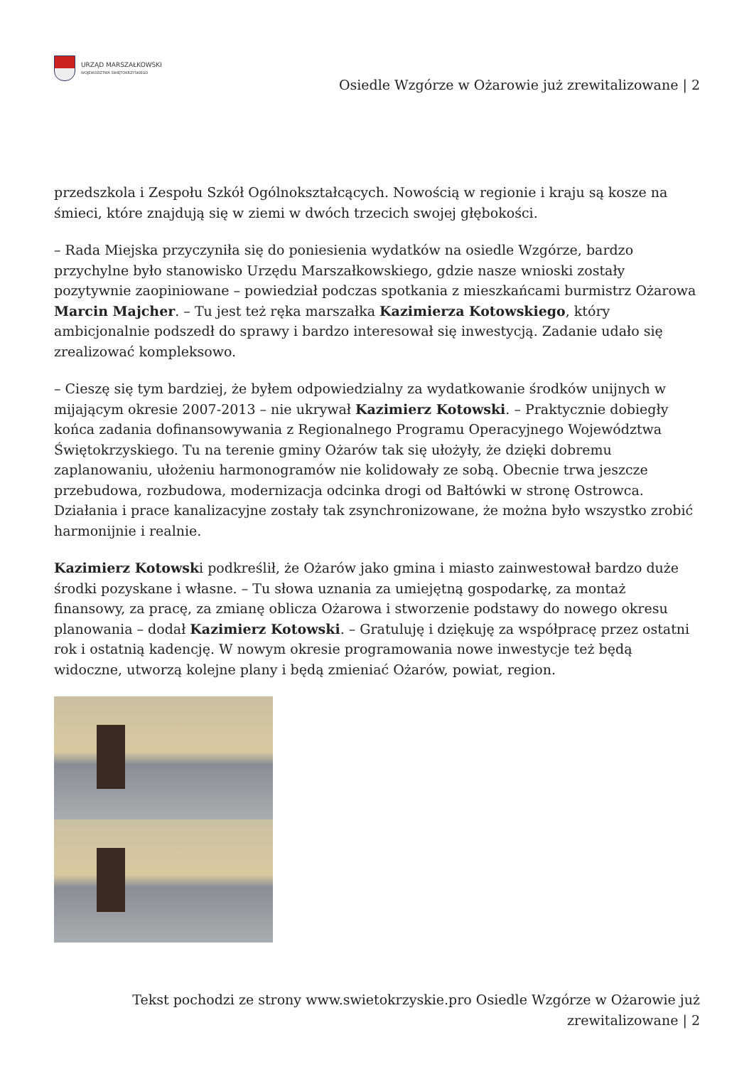URZĄD MARSZAŁKOWSKI
WOJEWÓDZTWA ŚWIĘTOKRZYSKIEGO
Osiedle Wzgórze w Ożarowie już zrewitalizowane | 2
przedszkola i Zespołu Szkół Ogólnokształcących. Nowością w regionie i kraju są kosze na śmieci, które znajdują się w ziemi w dwóch trzecich swojej głębokości.
– Rada Miejska przyczyniła się do poniesienia wydatków na osiedle Wzgórze, bardzo przychylne było stanowisko Urzędu Marszałkowskiego, gdzie nasze wnioski zostały pozytywnie zaopiniowane – powiedział podczas spotkania z mieszkańcami burmistrz Ożarowa Marcin Majcher. – Tu jest też ręka marszałka Kazimierza Kotowskiego, który ambicjonalnie podszedł do sprawy i bardzo interesował się inwestycją. Zadanie udało się zrealizować kompleksowo.
– Cieszę się tym bardziej, że byłem odpowiedzialny za wydatkowanie środków unijnych w mijającym okresie 2007-2013 – nie ukrywał Kazimierz Kotowski. – Praktycznie dobiegły końca zadania dofinansowywania z Regionalnego Programu Operacyjnego Województwa Świętokrzyskiego. Tu na terenie gminy Ożarów tak się ułożyły, że dzięki dobremu zaplanowaniu, ułożeniu harmonogramów nie kolidowały ze sobą. Obecnie trwa jeszcze przebudowa, rozbudowa, modernizacja odcinka drogi od Bałtówki w stronę Ostrowca. Działania i prace kanalizacyjne zostały tak zsynchronizowane, że można było wszystko zrobić harmonijnie i realnie.
Kazimierz Kotowski podkreślił, że Ożarów jako gmina i miasto zainwestował bardzo duże środki pozyskane i własne. – Tu słowa uznania za umiejętną gospodarkę, za montaż finansowy, za pracę, za zmianę oblicza Ożarowa i stworzenie podstawy do nowego okresu planowania – dodał Kazimierz Kotowski. – Gratuluję i dziękuję za współpracę przez ostatni rok i ostatnią kadencję. W nowym okresie programowania nowe inwestycje też będą widoczne, utworzą kolejne plany i będą zmieniać Ożarów, powiat, region.
Tekst pochodzi ze strony www.swietokrzyskie.pro Osiedle Wzgórze w Ożarowie już
zrewitalizowane | 2